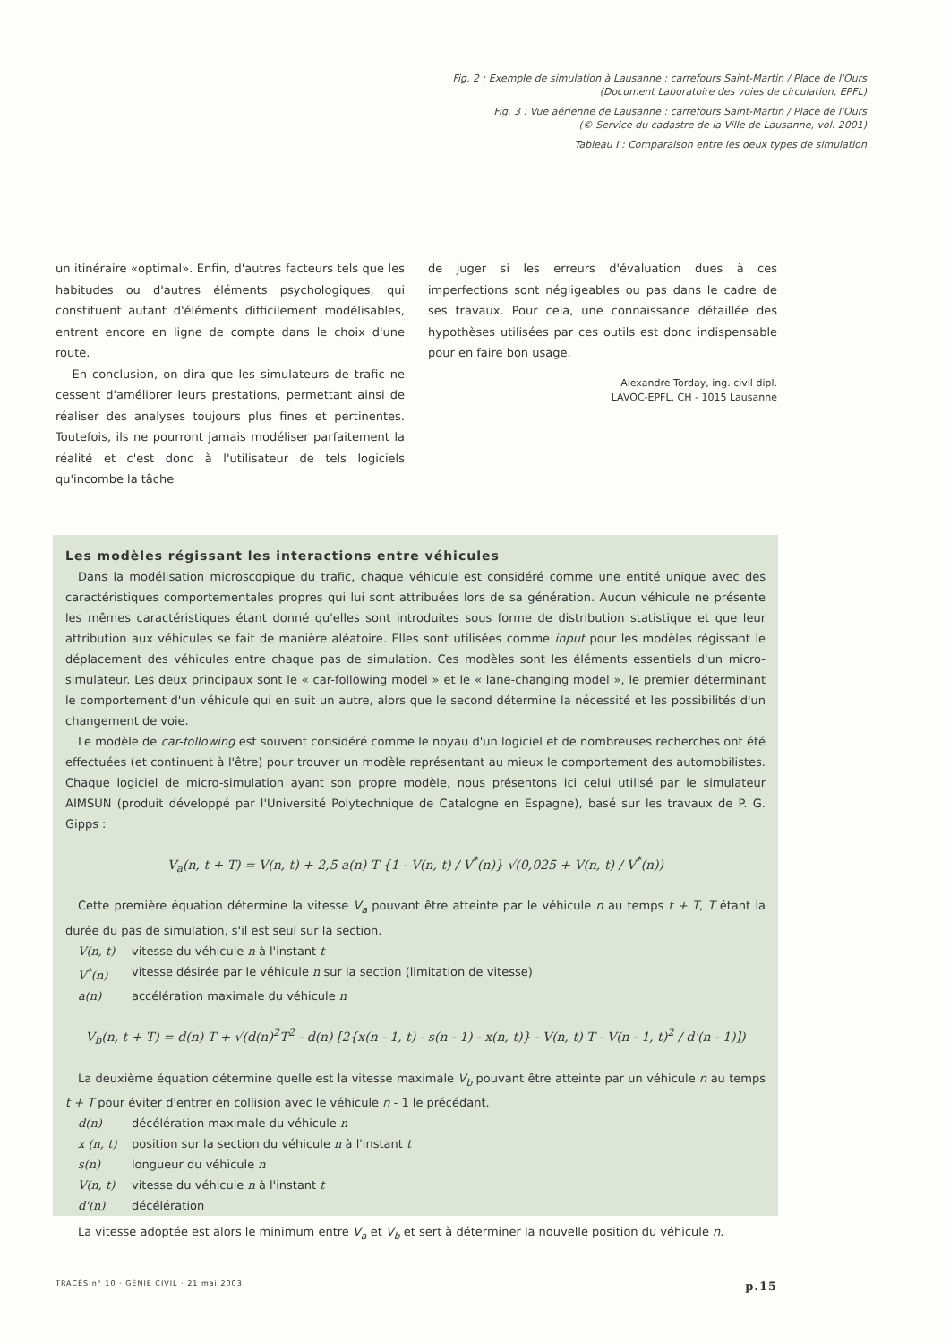Fig. 2 : Exemple de simulation à Lausanne : carrefours Saint-Martin / Place de l'Ours
(Document Laboratoire des voies de circulation, EPFL)
Fig. 3 : Vue aérienne de Lausanne : carrefours Saint-Martin / Place de l'Ours
(© Service du cadastre de la Ville de Lausanne, vol. 2001)
Tableau I : Comparaison entre les deux types de simulation
un itinéraire «optimal». Enfin, d'autres facteurs tels que les habitudes ou d'autres éléments psychologiques, qui constituent autant d'éléments difficilement modélisables, entrent encore en ligne de compte dans le choix d'une route.
En conclusion, on dira que les simulateurs de trafic ne cessent d'améliorer leurs prestations, permettant ainsi de réaliser des analyses toujours plus fines et pertinentes. Toutefois, ils ne pourront jamais modéliser parfaitement la réalité et c'est donc à l'utilisateur de tels logiciels qu'incombe la tâche
de juger si les erreurs d'évaluation dues à ces imperfections sont négligeables ou pas dans le cadre de ses travaux. Pour cela, une connaissance détaillée des hypothèses utilisées par ces outils est donc indispensable pour en faire bon usage.
Alexandre Torday, ing. civil dipl.
LAVOC-EPFL, CH - 1015 Lausanne
Les modèles régissant les interactions entre véhicules
Dans la modélisation microscopique du trafic, chaque véhicule est considéré comme une entité unique avec des caractéristiques comportementales propres qui lui sont attribuées lors de sa génération. Aucun véhicule ne présente les mêmes caractéristiques étant donné qu'elles sont introduites sous forme de distribution statistique et que leur attribution aux véhicules se fait de manière aléatoire. Elles sont utilisées comme input pour les modèles régissant le déplacement des véhicules entre chaque pas de simulation. Ces modèles sont les éléments essentiels d'un micro-simulateur. Les deux principaux sont le « car-following model » et le « lane-changing model », le premier déterminant le comportement d'un véhicule qui en suit un autre, alors que le second détermine la nécessité et les possibilités d'un changement de voie.
Le modèle de car-following est souvent considéré comme le noyau d'un logiciel et de nombreuses recherches ont été effectuées (et continuent à l'être) pour trouver un modèle représentant au mieux le comportement des automobilistes. Chaque logiciel de micro-simulation ayant son propre modèle, nous présentons ici celui utilisé par le simulateur AIMSUN (produit développé par l'Université Polytechnique de Catalogne en Espagne), basé sur les travaux de P. G. Gipps :
V<sub>a</sub>(n, t + T) = V(n, t) + 2,5 a(n) T {1 - V(n, t) / V<sup>*</sup>(n)} √(0,025 + V(n, t) / V<sup>*</sup>(n))
Cette première équation détermine la vitesse V<sub>a</sub> pouvant être atteinte par le véhicule n au temps t + T, T étant la durée du pas de simulation, s'il est seul sur la section.
V(n, t) vitesse du véhicule n à l'instant t
V<sup>*</sup>(n) vitesse désirée par le véhicule n sur la section (limitation de vitesse)
a(n) accélération maximale du véhicule n
V<sub>b</sub>(n, t + T) = d(n) T + √(d(n)<sup>2</sup>T<sup>2</sup> - d(n) [2{x(n - 1, t) - s(n - 1) - x(n, t)} - V(n, t) T - V(n - 1, t)<sup>2</sup> / d'(n - 1)])
La deuxième équation détermine quelle est la vitesse maximale V<sub>b</sub> pouvant être atteinte par un véhicule n au temps t + T pour éviter d'entrer en collision avec le véhicule n - 1 le précédant.
d(n) décélération maximale du véhicule n
x (n, t) position sur la section du véhicule n à l'instant t
s(n) longueur du véhicule n
V(n, t) vitesse du véhicule n à l'instant t
d'(n) décélération
La vitesse adoptée est alors le minimum entre V<sub>a</sub> et V<sub>b</sub> et sert à déterminer la nouvelle position du véhicule n.
TRACÉS n° 10 · GÉNIE CIVIL · 21 mai 2003 p.15